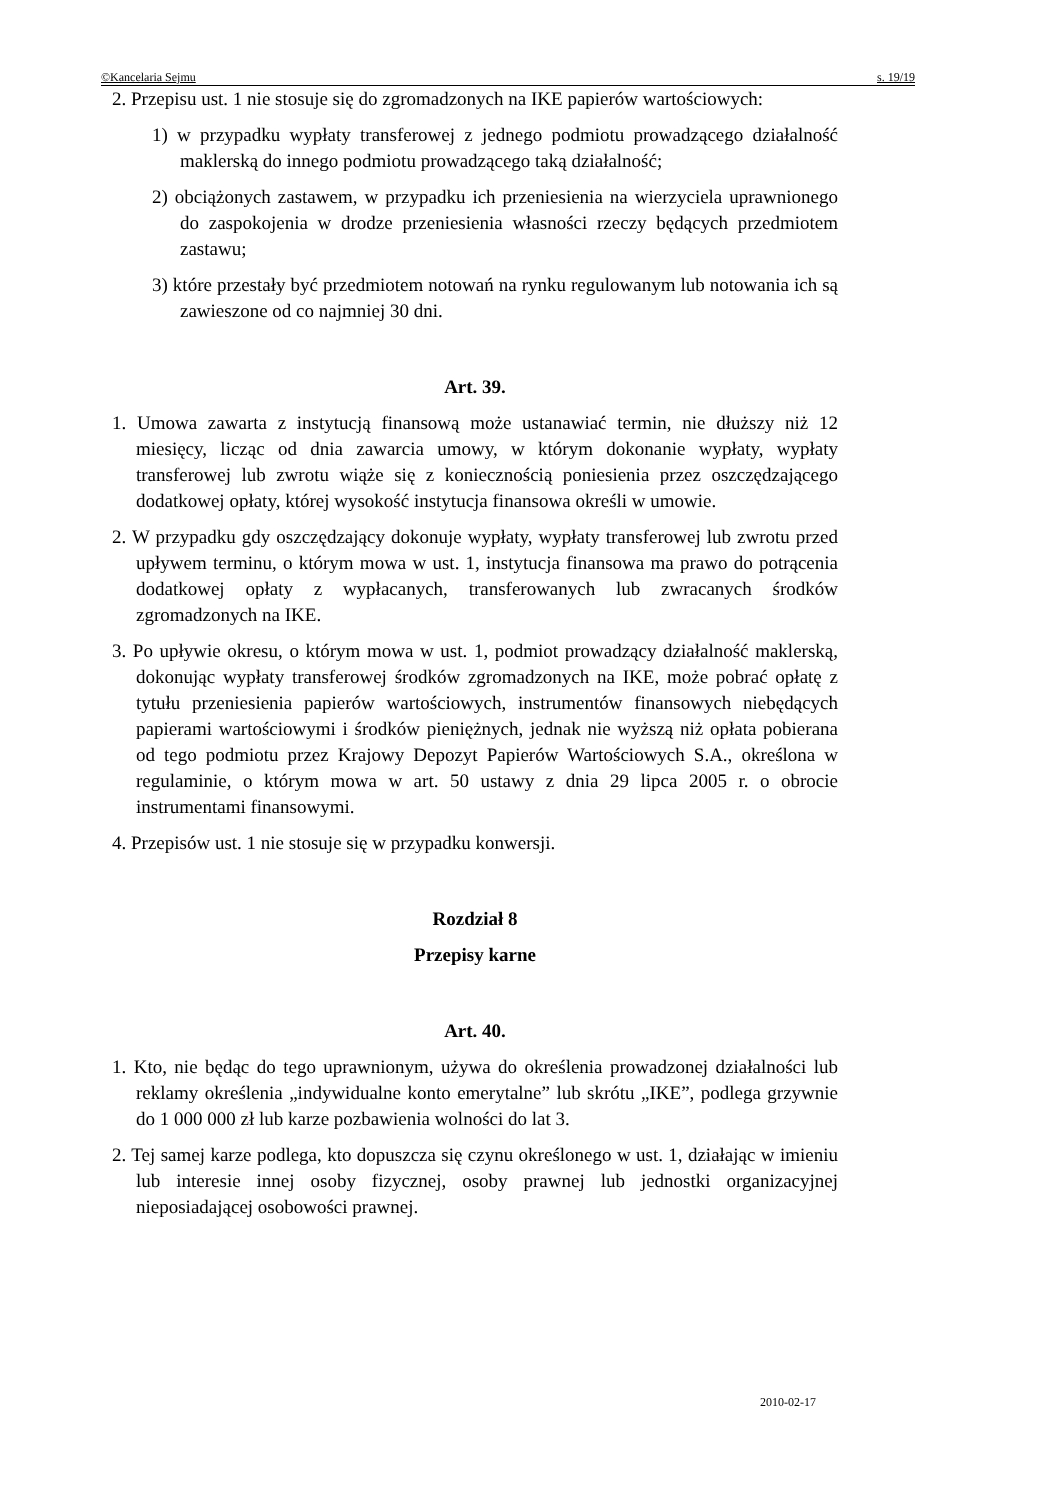©Kancelaria Sejmu s. 19/19
2. Przepisu ust. 1 nie stosuje się do zgromadzonych na IKE papierów wartościowych:
1) w przypadku wypłaty transferowej z jednego podmiotu prowadzącego działalność maklerską do innego podmiotu prowadzącego taką działalność;
2) obciążonych zastawem, w przypadku ich przeniesienia na wierzyciela uprawnionego do zaspokojenia w drodze przeniesienia własności rzeczy będących przedmiotem zastawu;
3) które przestały być przedmiotem notowań na rynku regulowanym lub notowania ich są zawieszone od co najmniej 30 dni.
Art. 39.
1. Umowa zawarta z instytucją finansową może ustanawiać termin, nie dłuższy niż 12 miesięcy, licząc od dnia zawarcia umowy, w którym dokonanie wypłaty, wypłaty transferowej lub zwrotu wiąże się z koniecznością poniesienia przez oszczędzającego dodatkowej opłaty, której wysokość instytucja finansowa określi w umowie.
2. W przypadku gdy oszczędzający dokonuje wypłaty, wypłaty transferowej lub zwrotu przed upływem terminu, o którym mowa w ust. 1, instytucja finansowa ma prawo do potrącenia dodatkowej opłaty z wypłacanych, transferowanych lub zwracanych środków zgromadzonych na IKE.
3. Po upływie okresu, o którym mowa w ust. 1, podmiot prowadzący działalność maklerską, dokonując wypłaty transferowej środków zgromadzonych na IKE, może pobrać opłatę z tytułu przeniesienia papierów wartościowych, instrumentów finansowych niebędących papierami wartościowymi i środków pieniężnych, jednak nie wyższą niż opłata pobierana od tego podmiotu przez Krajowy Depozyt Papierów Wartościowych S.A., określona w regulaminie, o którym mowa w art. 50 ustawy z dnia 29 lipca 2005 r. o obrocie instrumentami finansowymi.
4. Przepisów ust. 1 nie stosuje się w przypadku konwersji.
Rozdział 8
Przepisy karne
Art. 40.
1. Kto, nie będąc do tego uprawnionym, używa do określenia prowadzonej działalności lub reklamy określenia „indywidualne konto emerytalne” lub skrótu „IKE”, podlega grzywnie do 1 000 000 zł lub karze pozbawienia wolności do lat 3.
2. Tej samej karze podlega, kto dopuszcza się czynu określonego w ust. 1, działając w imieniu lub interesie innej osoby fizycznej, osoby prawnej lub jednostki organizacyjnej nieposiadającej osobowości prawnej.
2010-02-17